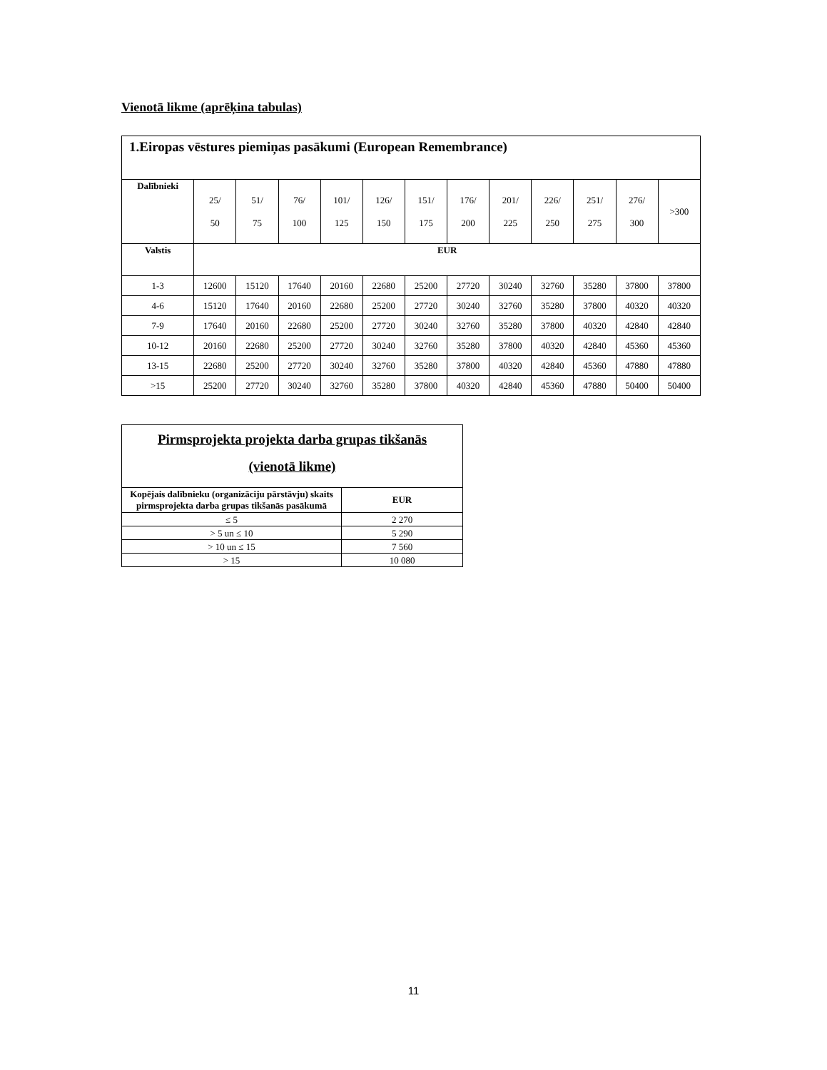Vienotā likme (aprēķina tabulas)
| 1.Eiropas vēstures piemiņas pasākumi (European Remembrance) | | | | | | | | | | | | |
| Dalībnieki | 25/ 50 | 51/ 75 | 76/ 100 | 101/ 125 | 126/ 150 | 151/ 175 | 176/ 200 | 201/ 225 | 226/ 250 | 251/ 275 | 276/ 300 | >300 |
| Valstis | EUR | | | | | | | | | | | |
| 1-3 | 12600 | 15120 | 17640 | 20160 | 22680 | 25200 | 27720 | 30240 | 32760 | 35280 | 37800 | 37800 |
| 4-6 | 15120 | 17640 | 20160 | 22680 | 25200 | 27720 | 30240 | 32760 | 35280 | 37800 | 40320 | 40320 |
| 7-9 | 17640 | 20160 | 22680 | 25200 | 27720 | 30240 | 32760 | 35280 | 37800 | 40320 | 42840 | 42840 |
| 10-12 | 20160 | 22680 | 25200 | 27720 | 30240 | 32760 | 35280 | 37800 | 40320 | 42840 | 45360 | 45360 |
| 13-15 | 22680 | 25200 | 27720 | 30240 | 32760 | 35280 | 37800 | 40320 | 42840 | 45360 | 47880 | 47880 |
| >15 | 25200 | 27720 | 30240 | 32760 | 35280 | 37800 | 40320 | 42840 | 45360 | 47880 | 50400 | 50400 |
| Pirmsprojekta projekta darba grupas tikšanās (vienotā likme) | |
| Kopējais dalībnieku (organizāciju pārstāvju) skaits pirmsprojekta darba grupas tikšanās pasākumā | EUR |
| ≤ 5 | 2 270 |
| > 5 un ≤ 10 | 5 290 |
| > 10 un ≤ 15 | 7 560 |
| > 15 | 10 080 |
11